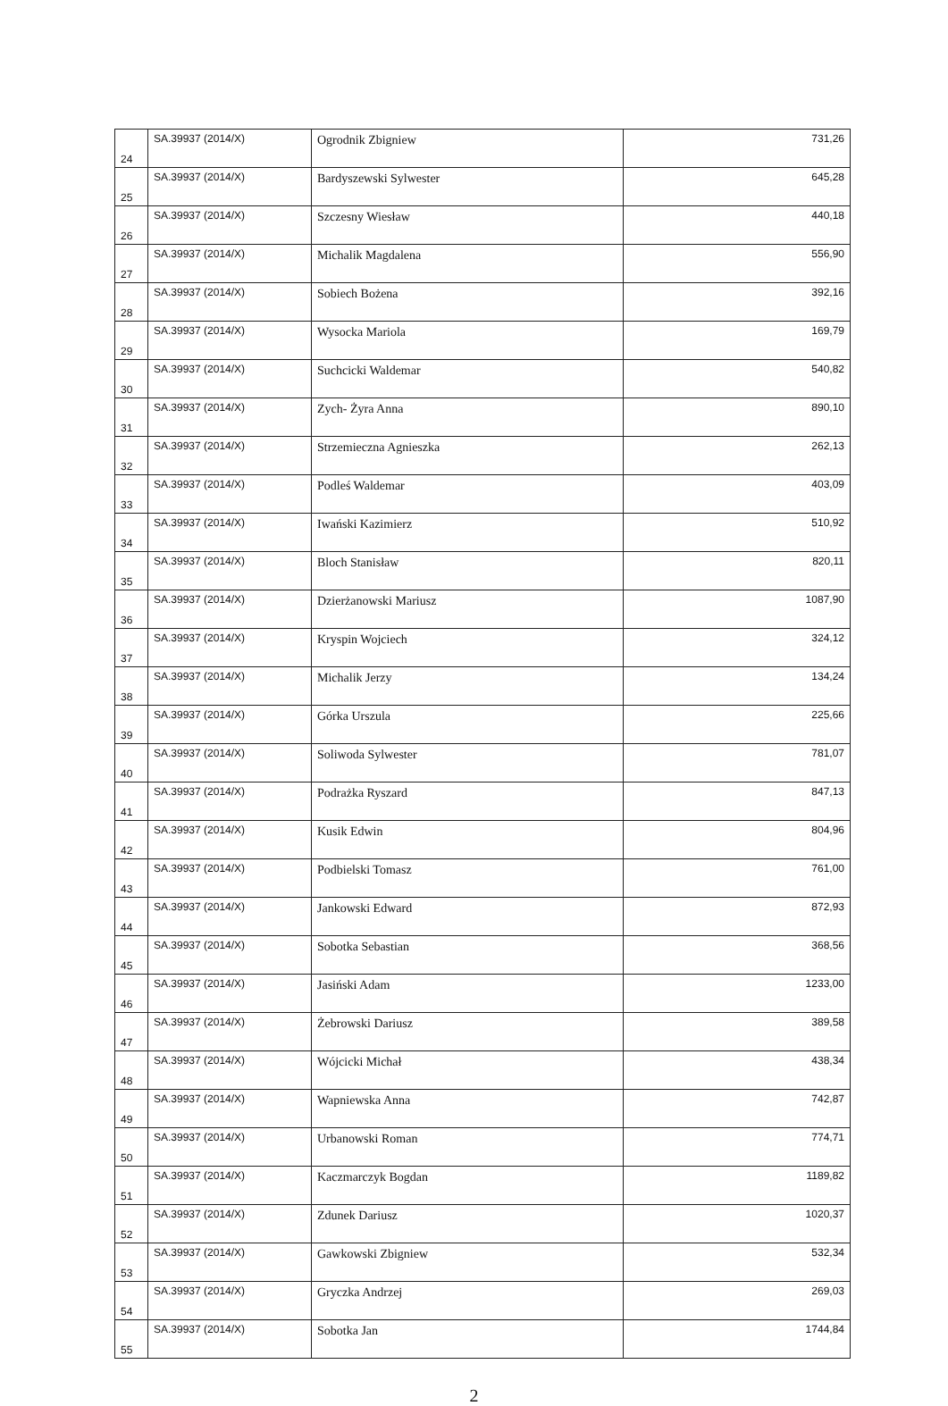| 24 | SA.39937 (2014/X) | Ogrodnik Zbigniew | 731,26 |
| 25 | SA.39937 (2014/X) | Bardyszewski Sylwester | 645,28 |
| 26 | SA.39937 (2014/X) | Szczesny Wiesław | 440,18 |
| 27 | SA.39937 (2014/X) | Michalik Magdalena | 556,90 |
| 28 | SA.39937 (2014/X) | Sobiech Bożena | 392,16 |
| 29 | SA.39937 (2014/X) | Wysocka Mariola | 169,79 |
| 30 | SA.39937 (2014/X) | Suchcicki Waldemar | 540,82 |
| 31 | SA.39937 (2014/X) | Zych- Żyra Anna | 890,10 |
| 32 | SA.39937 (2014/X) | Strzemieczna Agnieszka | 262,13 |
| 33 | SA.39937 (2014/X) | Podleś Waldemar | 403,09 |
| 34 | SA.39937 (2014/X) | Iwański Kazimierz | 510,92 |
| 35 | SA.39937 (2014/X) | Bloch Stanisław | 820,11 |
| 36 | SA.39937 (2014/X) | Dzierżanowski Mariusz | 1087,90 |
| 37 | SA.39937 (2014/X) | Kryspin Wojciech | 324,12 |
| 38 | SA.39937 (2014/X) | Michalik Jerzy | 134,24 |
| 39 | SA.39937 (2014/X) | Górka Urszula | 225,66 |
| 40 | SA.39937 (2014/X) | Soliwoda Sylwester | 781,07 |
| 41 | SA.39937 (2014/X) | Podrażka Ryszard | 847,13 |
| 42 | SA.39937 (2014/X) | Kusik Edwin | 804,96 |
| 43 | SA.39937 (2014/X) | Podbielski Tomasz | 761,00 |
| 44 | SA.39937 (2014/X) | Jankowski Edward | 872,93 |
| 45 | SA.39937 (2014/X) | Sobotka Sebastian | 368,56 |
| 46 | SA.39937 (2014/X) | Jasiński Adam | 1233,00 |
| 47 | SA.39937 (2014/X) | Żebrowski Dariusz | 389,58 |
| 48 | SA.39937 (2014/X) | Wójcicki Michał | 438,34 |
| 49 | SA.39937 (2014/X) | Wapniewska Anna | 742,87 |
| 50 | SA.39937 (2014/X) | Urbanowski Roman | 774,71 |
| 51 | SA.39937 (2014/X) | Kaczmarczyk Bogdan | 1189,82 |
| 52 | SA.39937 (2014/X) | Zdunek Dariusz | 1020,37 |
| 53 | SA.39937 (2014/X) | Gawkowski Zbigniew | 532,34 |
| 54 | SA.39937 (2014/X) | Gryczka Andrzej | 269,03 |
| 55 | SA.39937 (2014/X) | Sobotka Jan | 1744,84 |
2